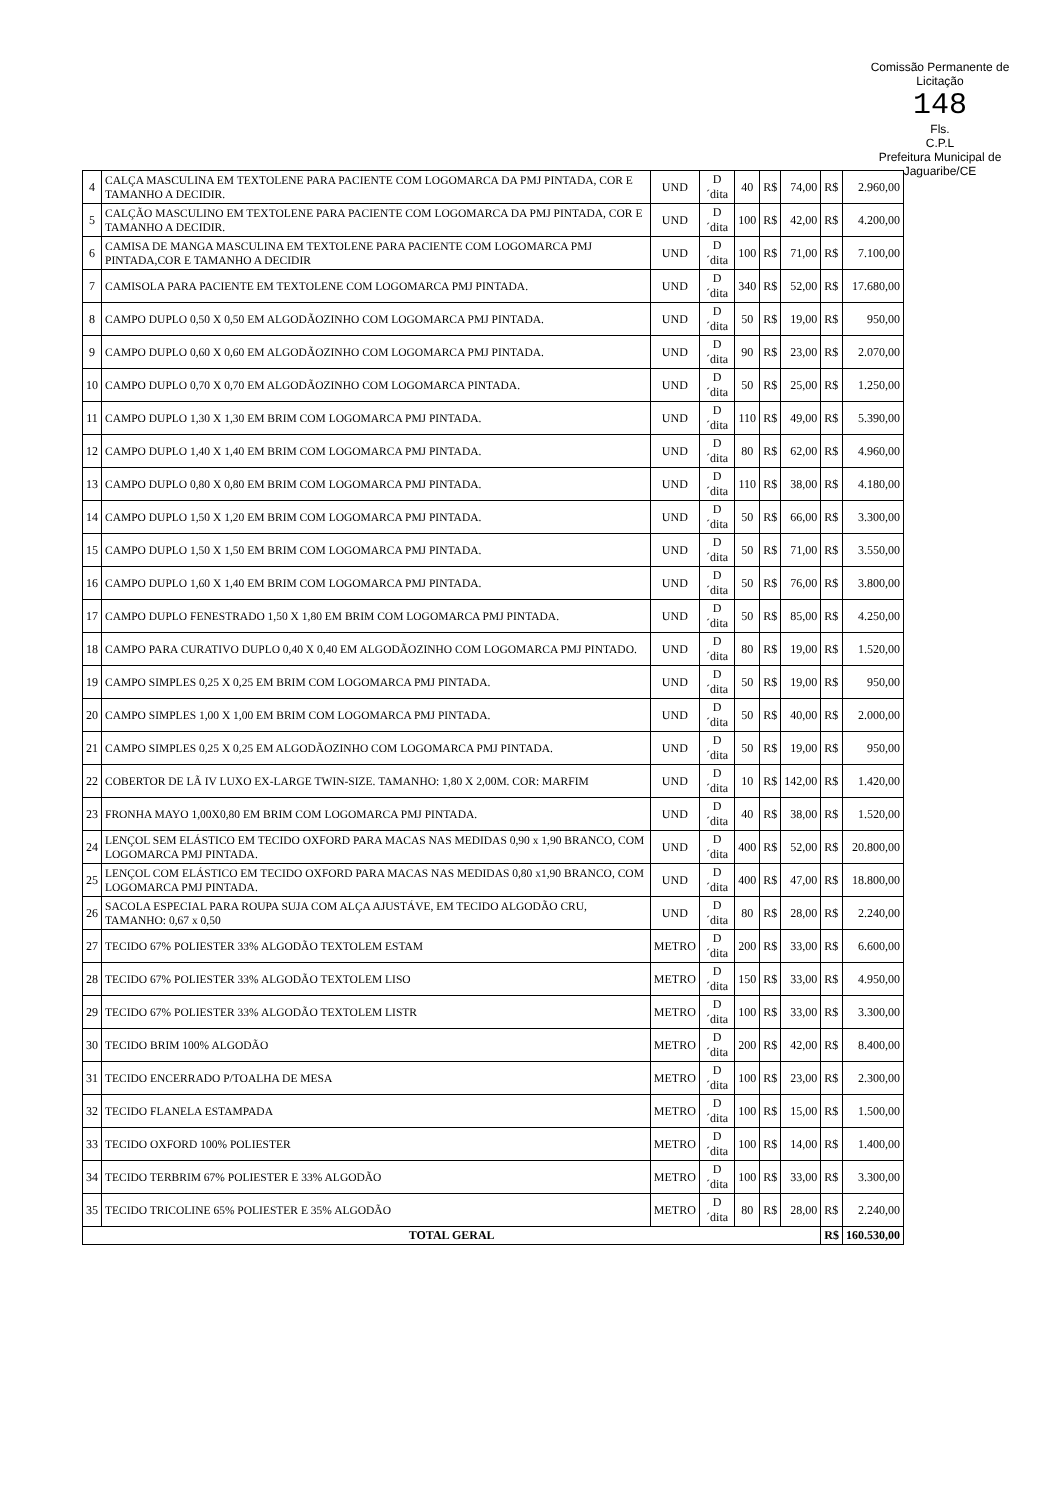Comissão Permanente de Licitação
148
Fls.
C.P.L
Prefeitura Municipal de Jaguaribe/CE
| 4 | CALÇA MASCULINA EM TEXTOLENE PARA PACIENTE COM LOGOMARCA DA PMJ PINTADA, COR E TAMANHO A DECIDIR. | UND | D´dita | 40 | R$ | 74,00 | R$ | 2.960,00 |
| 5 | CALÇÃO MASCULINO EM TEXTOLENE PARA PACIENTE COM LOGOMARCA DA PMJ PINTADA, COR E TAMANHO A DECIDIR. | UND | D´dita | 100 | R$ | 42,00 | R$ | 4.200,00 |
| 6 | CAMISA DE MANGA MASCULINA EM TEXTOLENE PARA PACIENTE COM LOGOMARCA PMJ PINTADA,COR E TAMANHO A DECIDIR | UND | D´dita | 100 | R$ | 71,00 | R$ | 7.100,00 |
| 7 | CAMISOLA PARA PACIENTE EM TEXTOLENE COM LOGOMARCA PMJ PINTADA. | UND | D´dita | 340 | R$ | 52,00 | R$ | 17.680,00 |
| 8 | CAMPO DUPLO 0,50 X 0,50 EM ALGODÃOZINHO COM LOGOMARCA PMJ PINTADA. | UND | D´dita | 50 | R$ | 19,00 | R$ | 950,00 |
| 9 | CAMPO DUPLO 0,60 X 0,60 EM ALGODÃOZINHO COM LOGOMARCA PMJ PINTADA. | UND | D´dita | 90 | R$ | 23,00 | R$ | 2.070,00 |
| 10 | CAMPO DUPLO 0,70 X 0,70 EM ALGODÃOZINHO COM LOGOMARCA PINTADA. | UND | D´dita | 50 | R$ | 25,00 | R$ | 1.250,00 |
| 11 | CAMPO DUPLO 1,30 X 1,30 EM BRIM COM LOGOMARCA PMJ PINTADA. | UND | D´dita | 110 | R$ | 49,00 | R$ | 5.390,00 |
| 12 | CAMPO DUPLO 1,40 X 1,40 EM BRIM COM LOGOMARCA PMJ PINTADA. | UND | D´dita | 80 | R$ | 62,00 | R$ | 4.960,00 |
| 13 | CAMPO DUPLO 0,80 X 0,80 EM BRIM COM LOGOMARCA PMJ PINTADA. | UND | D´dita | 110 | R$ | 38,00 | R$ | 4.180,00 |
| 14 | CAMPO DUPLO 1,50 X 1,20 EM BRIM COM LOGOMARCA PMJ PINTADA. | UND | D´dita | 50 | R$ | 66,00 | R$ | 3.300,00 |
| 15 | CAMPO DUPLO 1,50 X 1,50 EM BRIM COM LOGOMARCA PMJ PINTADA. | UND | D´dita | 50 | R$ | 71,00 | R$ | 3.550,00 |
| 16 | CAMPO DUPLO 1,60 X 1,40 EM BRIM COM LOGOMARCA PMJ PINTADA. | UND | D´dita | 50 | R$ | 76,00 | R$ | 3.800,00 |
| 17 | CAMPO DUPLO FENESTRADO 1,50 X 1,80 EM BRIM COM LOGOMARCA PMJ PINTADA. | UND | D´dita | 50 | R$ | 85,00 | R$ | 4.250,00 |
| 18 | CAMPO PARA CURATIVO DUPLO 0,40 X 0,40 EM ALGODÃOZINHO COM LOGOMARCA PMJ PINTADO. | UND | D´dita | 80 | R$ | 19,00 | R$ | 1.520,00 |
| 19 | CAMPO SIMPLES 0,25 X 0,25 EM BRIM COM LOGOMARCA PMJ PINTADA. | UND | D´dita | 50 | R$ | 19,00 | R$ | 950,00 |
| 20 | CAMPO SIMPLES 1,00 X 1,00 EM BRIM COM LOGOMARCA PMJ PINTADA. | UND | D´dita | 50 | R$ | 40,00 | R$ | 2.000,00 |
| 21 | CAMPO SIMPLES 0,25 X 0,25 EM ALGODÃOZINHO COM LOGOMARCA PMJ PINTADA. | UND | D´dita | 50 | R$ | 19,00 | R$ | 950,00 |
| 22 | COBERTOR DE LÃ IV LUXO EX-LARGE TWIN-SIZE. TAMANHO: 1,80 X 2,00M. COR: MARFIM | UND | D´dita | 10 | R$ | 142,00 | R$ | 1.420,00 |
| 23 | FRONHA MAYO 1,00X0,80 EM BRIM COM LOGOMARCA PMJ PINTADA. | UND | D´dita | 40 | R$ | 38,00 | R$ | 1.520,00 |
| 24 | LENÇOL SEM ELÁSTICO EM TECIDO OXFORD PARA MACAS NAS MEDIDAS 0,90 x 1,90 BRANCO, COM LOGOMARCA PMJ PINTADA. | UND | D´dita | 400 | R$ | 52,00 | R$ | 20.800,00 |
| 25 | LENÇOL COM ELÁSTICO EM TECIDO OXFORD PARA MACAS NAS MEDIDAS 0,80 x1,90 BRANCO, COM LOGOMARCA PMJ PINTADA. | UND | D´dita | 400 | R$ | 47,00 | R$ | 18.800,00 |
| 26 | SACOLA ESPECIAL PARA ROUPA SUJA COM ALÇA AJUSTÁVE, EM TECIDO ALGODÃO CRU, TAMANHO: 0,67 x 0,50 | UND | D´dita | 80 | R$ | 28,00 | R$ | 2.240,00 |
| 27 | TECIDO 67% POLIESTER 33% ALGODÃO TEXTOLEM ESTAM | METRO | D´dita | 200 | R$ | 33,00 | R$ | 6.600,00 |
| 28 | TECIDO 67% POLIESTER 33% ALGODÃO TEXTOLEM LISO | METRO | D´dita | 150 | R$ | 33,00 | R$ | 4.950,00 |
| 29 | TECIDO 67% POLIESTER 33% ALGODÃO TEXTOLEM LISTR | METRO | D´dita | 100 | R$ | 33,00 | R$ | 3.300,00 |
| 30 | TECIDO BRIM 100% ALGODÃO | METRO | D´dita | 200 | R$ | 42,00 | R$ | 8.400,00 |
| 31 | TECIDO ENCERRADO P/TOALHA DE MESA | METRO | D´dita | 100 | R$ | 23,00 | R$ | 2.300,00 |
| 32 | TECIDO FLANELA ESTAMPADA | METRO | D´dita | 100 | R$ | 15,00 | R$ | 1.500,00 |
| 33 | TECIDO OXFORD 100% POLIESTER | METRO | D´dita | 100 | R$ | 14,00 | R$ | 1.400,00 |
| 34 | TECIDO TERBRIM 67% POLIESTER E 33% ALGODÃO | METRO | D´dita | 100 | R$ | 33,00 | R$ | 3.300,00 |
| 35 | TECIDO TRICOLINE 65% POLIESTER E 35% ALGODÃO | METRO | D´dita | 80 | R$ | 28,00 | R$ | 2.240,00 |
| TOTAL GERAL | | | | | | | R$ | 160.530,00 |